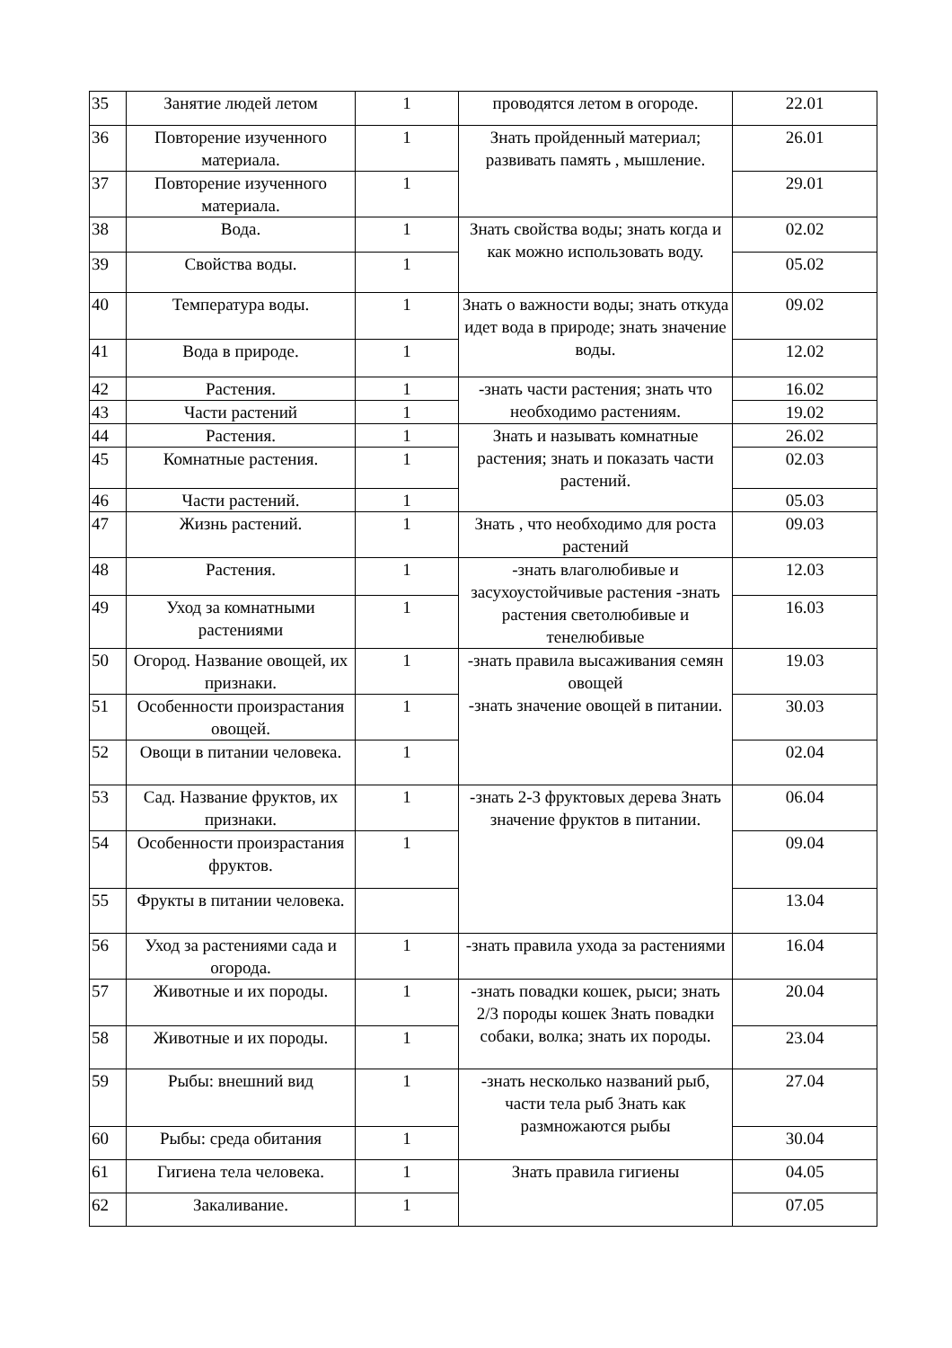| 35 | Занятие людей летом | 1 | проводятся летом в огороде. | 22.01 |
| 36 | Повторение изученного материала. | 1 | Знать пройденный материал; развивать память , мышление. | 26.01 |
| 37 | Повторение изученного материала. | 1 | | 29.01 |
| 38 | Вода. | 1 | Знать свойства воды; знать когда и как можно использовать воду. | 02.02 |
| 39 | Свойства воды. | 1 | | 05.02 |
| 40 | Температура воды. | 1 | Знать о важности воды; знать откуда идет вода в природе; знать значение воды. | 09.02 |
| 41 | Вода в природе. | 1 | | 12.02 |
| 42 | Растения. | 1 | -знать части растения; знать что необходимо растениям. | 16.02 |
| 43 | Части растений | 1 | | 19.02 |
| 44 | Растения. | 1 | Знать и называть комнатные растения; знать и показать части растений. | 26.02 |
| 45 | Комнатные растения. | 1 | | 02.03 |
| 46 | Части растений. | 1 | | 05.03 |
| 47 | Жизнь растений. | 1 | Знать , что необходимо для роста растений | 09.03 |
| 48 | Растения. | 1 | -знать влаголюбивые и засухоустойчивые растения -знать растения светолюбивые и тенелюбивые | 12.03 |
| 49 | Уход за комнатными растениями | 1 | | 16.03 |
| 50 | Огород. Название овощей, их признаки. | 1 | -знать правила высаживания семян овощей -знать значение овощей в питании. | 19.03 |
| 51 | Особенности произрастания овощей. | 1 | | 30.03 |
| 52 | Овощи в питании человека. | 1 | | 02.04 |
| 53 | Сад. Название фруктов, их признаки. | 1 | -знать 2-3 фруктовых дерева Знать значение фруктов в питании. | 06.04 |
| 54 | Особенности произрастания фруктов. | 1 | | 09.04 |
| 55 | Фрукты в питании человека. | | | 13.04 |
| 56 | Уход за растениями сада и огорода. | 1 | -знать правила ухода за растениями | 16.04 |
| 57 | Животные и их породы. | 1 | -знать повадки кошек, рыси; знать 2/3 породы кошек Знать повадки собаки, волка; знать их породы. | 20.04 |
| 58 | Животные и их породы. | 1 | | 23.04 |
| 59 | Рыбы: внешний вид | 1 | -знать несколько названий рыб, части тела рыб Знать как размножаются рыбы | 27.04 |
| 60 | Рыбы: среда обитания | 1 | | 30.04 |
| 61 | Гигиена тела человека. | 1 | Знать правила гигиены | 04.05 |
| 62 | Закаливание. | 1 | | 07.05 |